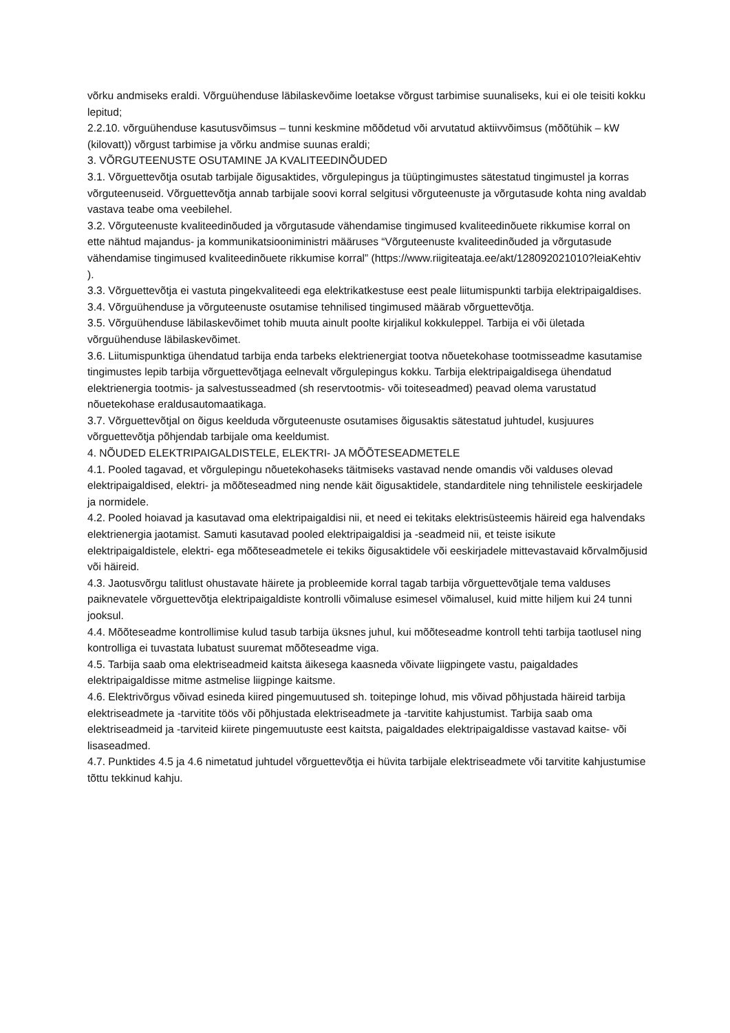võrku andmiseks eraldi. Võrguühenduse läbilaskevõime loetakse võrgust tarbimise suunaliseks, kui ei ole teisiti kokku lepitud;
2.2.10. võrguühenduse kasutusvõimsus – tunni keskmine mõõdetud või arvutatud aktiivvõimsus (mõõtühik – kW (kilovatt)) võrgust tarbimise ja võrku andmise suunas eraldi;
3. VÕRGUTEENUSTE OSUTAMINE JA KVALITEEDINÕUDED
3.1. Võrguettevõtja osutab tarbijale õigusaktides, võrgulepingus ja tüüptingimustes sätestatud tingimustel ja korras võrguteenuseid. Võrguettevõtja annab tarbijale soovi korral selgitusi võrguteenuste ja võrgutasude kohta ning avaldab vastava teabe oma veebilehel.
3.2. Võrguteenuste kvaliteedinõuded ja võrgutasude vähendamise tingimused kvaliteedinõuete rikkumise korral on ette nähtud majandus- ja kommunikatsiooniministri määruses “Võrguteenuste kvaliteedinõuded ja võrgutasude vähendamise tingimused kvaliteedinõuete rikkumise korral” (https://www.riigiteataja.ee/akt/128092021010?leiaKehtiv ).
3.3. Võrguettevõtja ei vastuta pingekvaliteedi ega elektrikatkestuse eest peale liitumispunkti tarbija elektripaigaldises.
3.4. Võrguühenduse ja võrguteenuste osutamise tehnilised tingimused määrab võrguettevõtja.
3.5. Võrguühenduse läbilaskevõimet tohib muuta ainult poolte kirjalikul kokkuleppel. Tarbija ei või ületada võrguühenduse läbilaskevõimet.
3.6. Liitumispunktiga ühendatud tarbija enda tarbeks elektrienergiat tootva nõuetekohase tootmisseadme kasutamise tingimustes lepib tarbija võrguettevõtjaga eelnevalt võrgulepingus kokku. Tarbija elektripaigaldisega ühendatud elektrienergia tootmis- ja salvestusseadmed (sh reservtootmis- või toiteseadmed) peavad olema varustatud nõuetekohase eraldusautomaatikaga.
3.7. Võrguettevõtjal on õigus keelduda võrguteenuste osutamises õigusaktis sätestatud juhtudel, kusjuures võrguettevõtja põhjendab tarbijale oma keeldumist.
4. NÕUDED ELEKTRIPAIGALDISTELE, ELEKTRI- JA MÕÕTESEADMETELE
4.1. Pooled tagavad, et võrgulepingu nõuetekohaseks täitmiseks vastavad nende omandis või valduses olevad elektripaigaldised, elektri- ja mõõteseadmed ning nende käit õigusaktidele, standarditele ning tehnilistele eeskirjadele ja normidele.
4.2. Pooled hoiavad ja kasutavad oma elektripaigaldisi nii, et need ei tekitaks elektrisüsteemis häireid ega halvendaks elektrienergia jaotamist. Samuti kasutavad pooled elektripaigaldisi ja -seadmeid nii, et teiste isikute elektripaigaldistele, elektri- ega mõõteseadmetele ei tekiks õigusaktidele või eeskirjadele mittevastavaid kõrvalmõjusid või häireid.
4.3. Jaotusvõrgu talitlust ohustavate häirete ja probleemide korral tagab tarbija võrguettevõtjale tema valduses paiknevatele võrguettevõtja elektripaigaldiste kontrolli võimaluse esimesel võimalusel, kuid mitte hiljem kui 24 tunni jooksul.
4.4. Mõõteseadme kontrollimise kulud tasub tarbija üksnes juhul, kui mõõteseadme kontroll tehti tarbija taotlusel ning kontrolliga ei tuvastata lubatust suuremat mõõteseadme viga.
4.5. Tarbija saab oma elektriseadmeid kaitsta äikesega kaasneda võivate liigpingete vastu, paigaldades elektripaigaldisse mitme astmelise liigpinge kaitsme.
4.6. Elektrivõrgus võivad esineda kiired pingemuutused sh. toitepinge lohud, mis võivad põhjustada häireid tarbija elektriseadmete ja -tarvitite töös või põhjustada elektriseadmete ja -tarvitite kahjustumist. Tarbija saab oma elektriseadmeid ja -tarviteid kiirete pingemuutuste eest kaitsta, paigaldades elektripaigaldisse vastavad kaitse- või lisaseadmed.
4.7. Punktides 4.5 ja 4.6 nimetatud juhtudel võrguettevõtja ei hüvita tarbijale elektriseadmete või tarvitite kahjustumise tõttu tekkinud kahju.